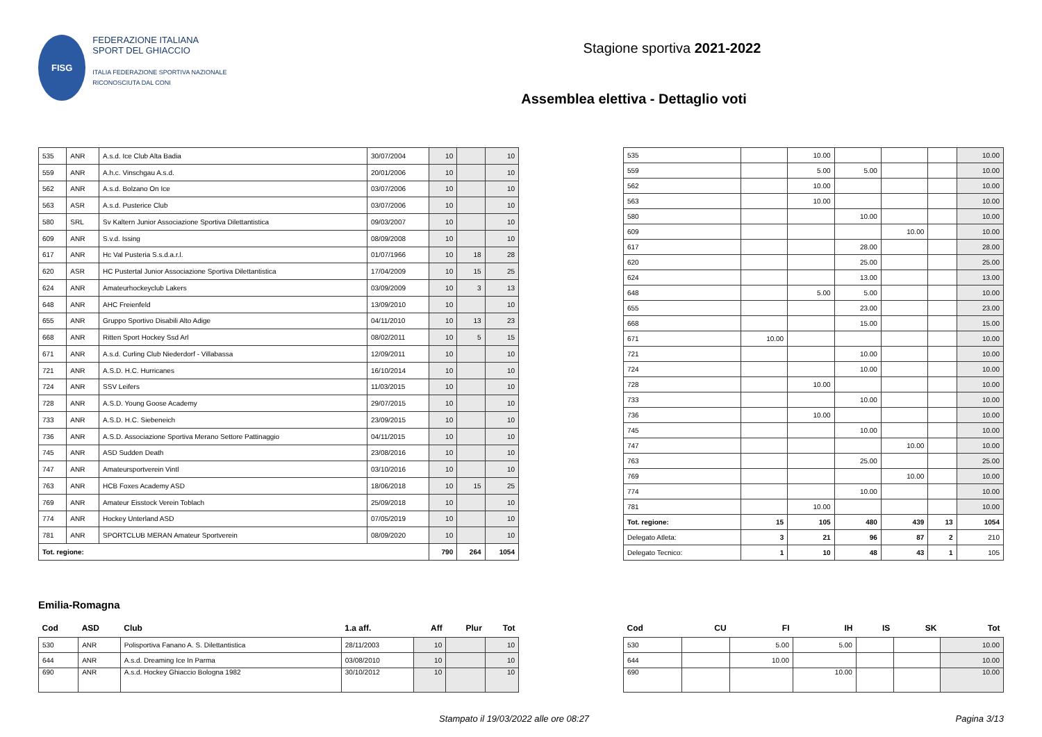FISG
FEDERAZIONE ITALIANA
SPORT DEL GHIACCIO
ITALIA FEDERAZIONE SPORTIVA NAZIONALE RICONOSCIUTA DAL CONI
Stagione sportiva 2021-2022
Assemblea elettiva - Dettaglio voti
| 535 | ANR | A.s.d. Ice Club Alta Badia | 30/07/2004 | 10 | | 10 |
| 559 | ANR | A.h.c. Vinschgau A.s.d. | 20/01/2006 | 10 | | 10 |
| 562 | ANR | A.s.d. Bolzano On Ice | 03/07/2006 | 10 | | 10 |
| 563 | ASR | A.s.d. Pusterice Club | 03/07/2006 | 10 | | 10 |
| 580 | SRL | Sv Kaltern Junior Associazione Sportiva Dilettantistica | 09/03/2007 | 10 | | 10 |
| 609 | ANR | S.v.d. Issing | 08/09/2008 | 10 | | 10 |
| 617 | ANR | Hc Val Pusteria S.s.d.a.r.l. | 01/07/1966 | 10 | 18 | 28 |
| 620 | ASR | HC Pustertal Junior Associazione Sportiva Dilettantistica | 17/04/2009 | 10 | 15 | 25 |
| 624 | ANR | Amateurhockeyclub Lakers | 03/09/2009 | 10 | 3 | 13 |
| 648 | ANR | AHC Freienfeld | 13/09/2010 | 10 | | 10 |
| 655 | ANR | Gruppo Sportivo Disabili Alto Adige | 04/11/2010 | 10 | 13 | 23 |
| 668 | ANR | Ritten Sport Hockey Ssd Arl | 08/02/2011 | 10 | 5 | 15 |
| 671 | ANR | A.s.d. Curling Club Niederdorf - Villabassa | 12/09/2011 | 10 | | 10 |
| 721 | ANR | A.S.D. H.C. Hurricanes | 16/10/2014 | 10 | | 10 |
| 724 | ANR | SSV Leifers | 11/03/2015 | 10 | | 10 |
| 728 | ANR | A.S.D. Young Goose Academy | 29/07/2015 | 10 | | 10 |
| 733 | ANR | A.S.D. H.C. Siebeneich | 23/09/2015 | 10 | | 10 |
| 736 | ANR | A.S.D. Associazione Sportiva Merano Settore Pattinaggio | 04/11/2015 | 10 | | 10 |
| 745 | ANR | ASD Sudden Death | 23/08/2016 | 10 | | 10 |
| 747 | ANR | Amateursportverein Vintl | 03/10/2016 | 10 | | 10 |
| 763 | ANR | HCB Foxes Academy ASD | 18/06/2018 | 10 | 15 | 25 |
| 769 | ANR | Amateur Eisstock Verein Toblach | 25/09/2018 | 10 | | 10 |
| 774 | ANR | Hockey Unterland ASD | 07/05/2019 | 10 | | 10 |
| 781 | ANR | SPORTCLUB MERAN Amateur Sportverein | 08/09/2020 | 10 | | 10 |
| Tot. regione: | | | | 790 | 264 | 1054 |
| 535 | | 10.00 | | | | 10.00 |
| 559 | | 5.00 | 5.00 | | | 10.00 |
| 562 | | 10.00 | | | | 10.00 |
| 563 | | 10.00 | | | | 10.00 |
| 580 | | | 10.00 | | | 10.00 |
| 609 | | | | 10.00 | | 10.00 |
| 617 | | | 28.00 | | | 28.00 |
| 620 | | | 25.00 | | | 25.00 |
| 624 | | | 13.00 | | | 13.00 |
| 648 | | 5.00 | 5.00 | | | 10.00 |
| 655 | | | 23.00 | | | 23.00 |
| 668 | | | 15.00 | | | 15.00 |
| 671 | 10.00 | | | | | 10.00 |
| 721 | | | 10.00 | | | 10.00 |
| 724 | | | 10.00 | | | 10.00 |
| 728 | | 10.00 | | | | 10.00 |
| 733 | | | 10.00 | | | 10.00 |
| 736 | | 10.00 | | | | 10.00 |
| 745 | | | 10.00 | | | 10.00 |
| 747 | | | | 10.00 | | 10.00 |
| 763 | | | 25.00 | | | 25.00 |
| 769 | | | | 10.00 | | 10.00 |
| 774 | | | 10.00 | | | 10.00 |
| 781 | | 10.00 | | | | 10.00 |
| Tot. regione: | 15 | 105 | 480 | 439 | 13 | 1054 |
| Delegato Atleta: | 3 | 21 | 96 | 87 | 2 | 210 |
| Delegato Tecnico: | 1 | 10 | 48 | 43 | 1 | 105 |
Emilia-Romagna
| Cod | ASD | Club | 1.a aff. | Aff | Plur | Tot |
| --- | --- | --- | --- | --- | --- | --- |
| 530 | ANR | Polisportiva Fanano A. S. Dilettantistica | 28/11/2003 | 10 | | 10 |
| 644 | ANR | A.s.d. Dreaming Ice In Parma | 03/08/2010 | 10 | | 10 |
| 690 | ANR | A.s.d. Hockey Ghiaccio Bologna 1982 | 30/10/2012 | 10 | | 10 |
| Cod | CU | FI | IH | IS | SK | Tot |
| --- | --- | --- | --- | --- | --- | --- |
| 530 | | 5.00 | 5.00 | | | 10.00 |
| 644 | | 10.00 | | | | 10.00 |
| 690 | | | 10.00 | | | 10.00 |
Stampato il 19/03/2022 alle ore 08:27 Pagina 3/13